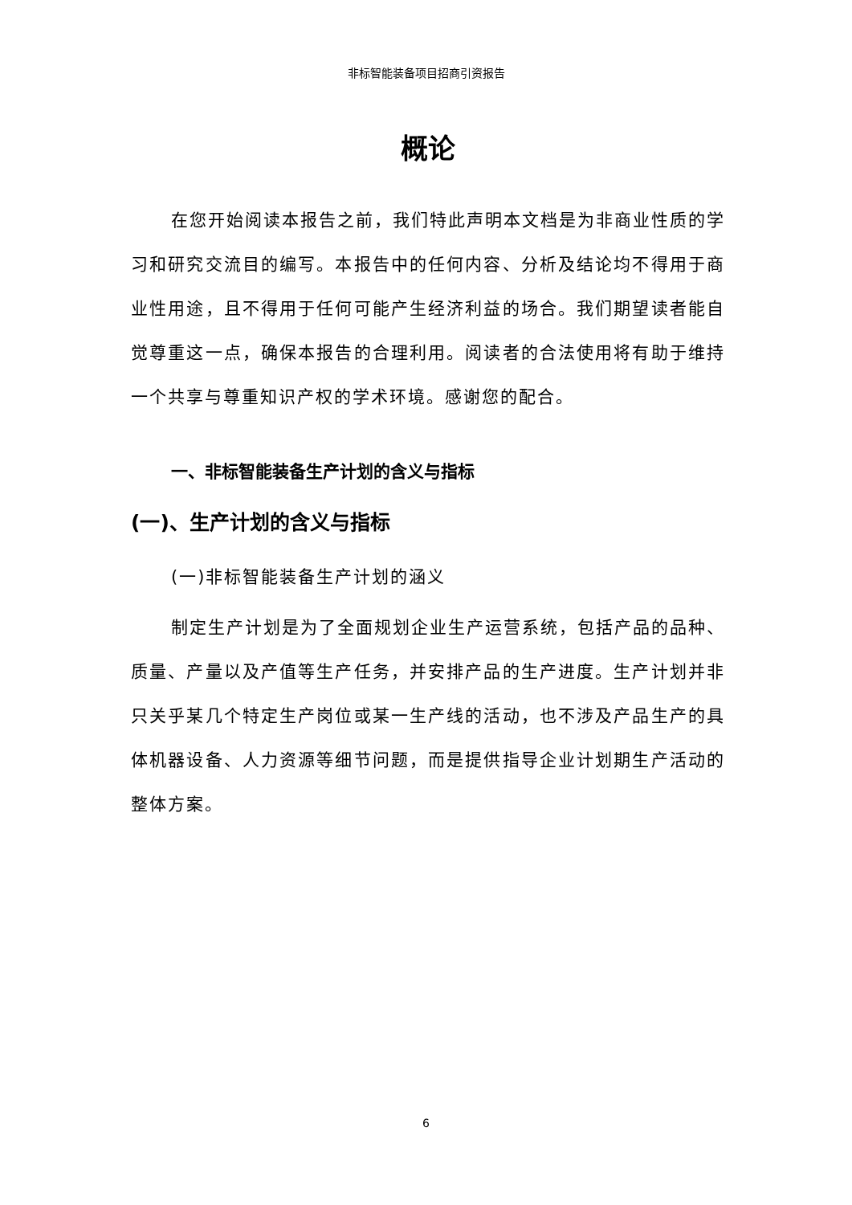非标智能装备项目招商引资报告
概论
在您开始阅读本报告之前，我们特此声明本文档是为非商业性质的学习和研究交流目的编写。本报告中的任何内容、分析及结论均不得用于商业性用途，且不得用于任何可能产生经济利益的场合。我们期望读者能自觉尊重这一点，确保本报告的合理利用。阅读者的合法使用将有助于维持一个共享与尊重知识产权的学术环境。感谢您的配合。
一、非标智能装备生产计划的含义与指标
(一)、生产计划的含义与指标
(一)非标智能装备生产计划的涵义
制定生产计划是为了全面规划企业生产运营系统，包括产品的品种、质量、产量以及产值等生产任务，并安排产品的生产进度。生产计划并非只关乎某几个特定生产岗位或某一生产线的活动，也不涉及产品生产的具体机器设备、人力资源等细节问题，而是提供指导企业计划期生产活动的整体方案。
6